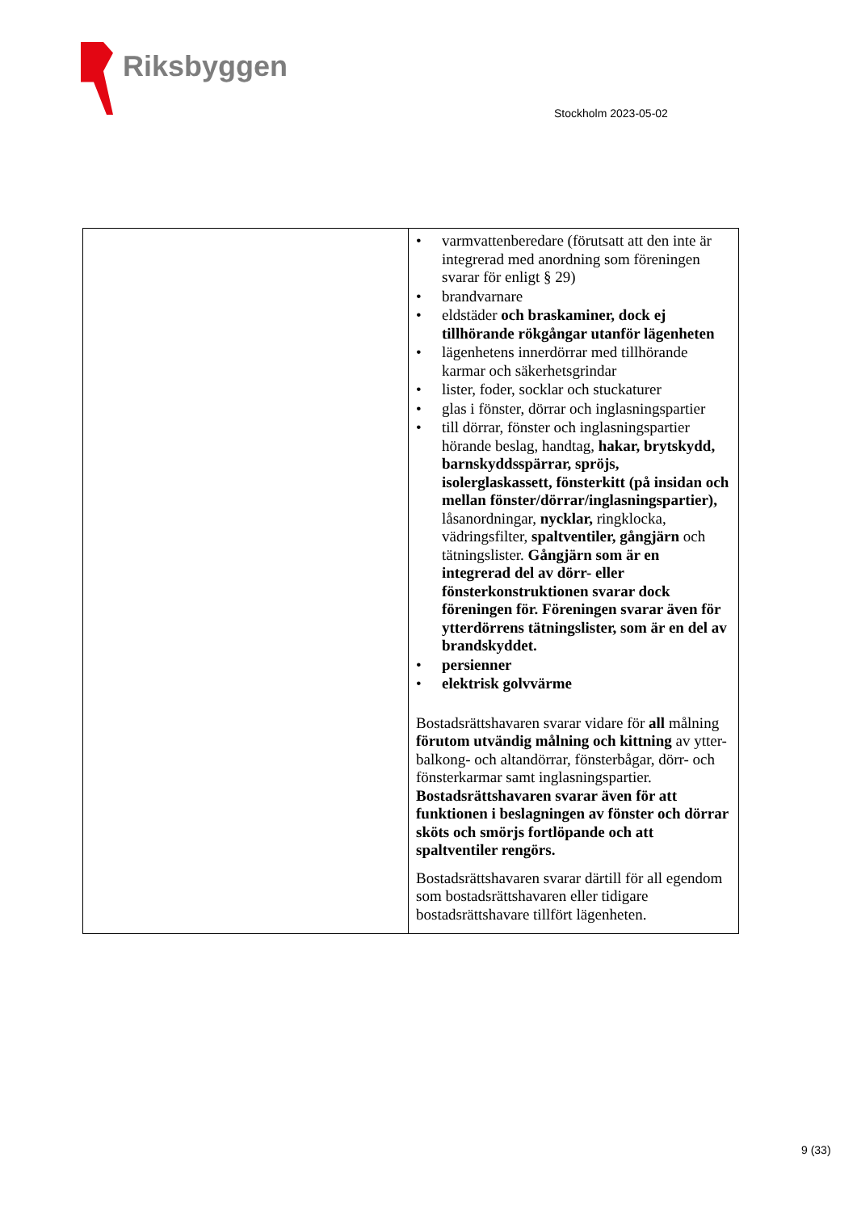Riksbyggen
Stockholm 2023-05-02
| | • varmvattenberedare (förutsatt att den inte är integrerad med anordning som föreningen svarar för enligt § 29) • brandvarnare • eldstäder och braskaminer, dock ej tillhörande rökgångar utanför lägenheten • lägenhetens innerdörrar med tillhörande karmar och säkerhetsgrindar • lister, foder, socklar och stuckaturer • glas i fönster, dörrar och inglasningspartier • till dörrar, fönster och inglasningspartier hörande beslag, handtag, hakar, brytskydd, barnskyddsspärrar, spröjs, isolerglaskassett, fönsterkitt (på insidan och mellan fönster/dörrar/inglasningspartier), låsanordningar, nycklar, ringklocka, vädringsfilter, spaltventiler, gångjärn och tätningslister. Gångjärn som är en integrerad del av dörr- eller fönsterkonstruktionen svarar dock föreningen för. Föreningen svarar även för ytterdörrens tätningslister, som är en del av brandskyddet. • persienner • elektrisk golvvärme Bostadsrättshavaren svarar vidare för all målning förutom utvändig målning och kittning av ytter- balkong- och altandörrar, fönsterbågar, dörr- och fönsterkarmar samt inglasningspartier. Bostadsrättshavaren svarar även för att funktionen i beslagningen av fönster och dörrar sköts och smörjs fortlöpande och att spaltventiler rengörs. Bostadsrättshavaren svarar därtill för all egendom som bostadsrättshavaren eller tidigare bostadsrättshavare tillfört lägenheten. |
9 (33)